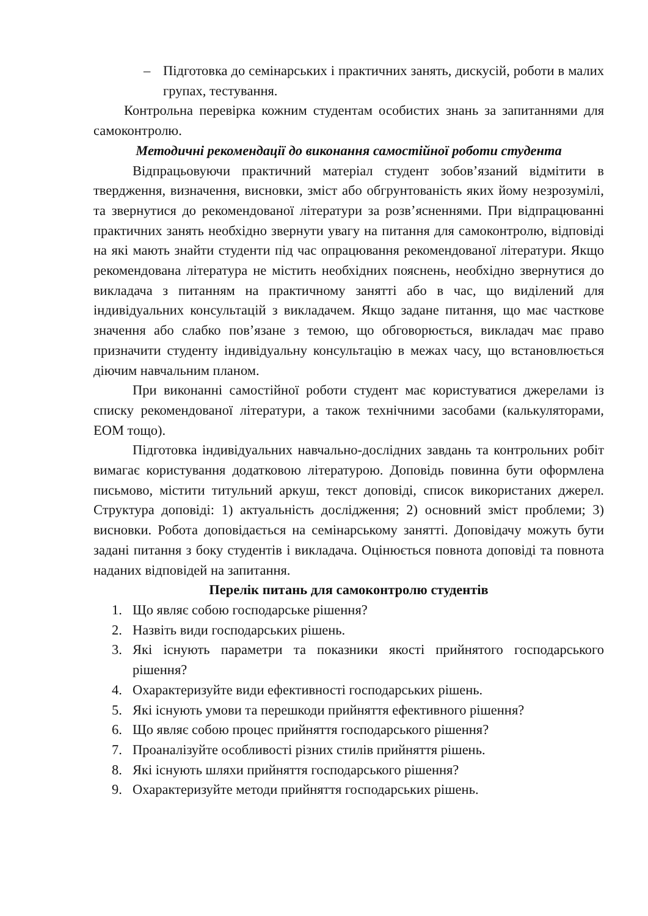– Підготовка до семінарських і практичних занять, дискусій, роботи в малих групах, тестування.
Контрольна перевірка кожним студентам особистих знань за запитаннями для самоконтролю.
Методичні рекомендації до виконання самостійної роботи студента
Відпрацьовуючи практичний матеріал студент зобов’язаний відмітити в твердження, визначення, висновки, зміст або обгрунтованість яких йому незрозумілі, та звернутися до рекомендованої літератури за розв’ясненнями. При відпрацюванні практичних занять необхідно звернути увагу на питання для самоконтролю, відповіді на які мають знайти студенти під час опрацювання рекомендованої літератури. Якщо рекомендована література не містить необхідних пояснень, необхідно звернутися до викладача з питанням на практичному занятті або в час, що виділений для індивідуальних консультацій з викладачем. Якщо задане питання, що має часткове значення або слабко пов’язане з темою, що обговорюється, викладач має право призначити студенту індивідуальну консультацію в межах часу, що встановлюється діючим навчальним планом.
При виконанні самостійної роботи студент має користуватися джерелами із списку рекомендованої літератури, а також технічними засобами (калькуляторами, ЕОМ тощо).
Підготовка індивідуальних навчально-дослідних завдань та контрольних робіт вимагає користування додатковою літературою. Доповідь повинна бути оформлена письмово, містити титульний аркуш, текст доповіді, список використаних джерел. Структура доповіді: 1) актуальність дослідження; 2) основний зміст проблеми; 3) висновки. Робота доповідається на семінарському занятті. Доповідачу можуть бути задані питання з боку студентів і викладача. Оцінюється повнота доповіді та повнота наданих відповідей на запитання.
Перелік питань для самоконтролю студентів
1. Що являє собою господарське рішення?
2. Назвіть види господарських рішень.
3. Які існують параметри та показники якості прийнятого господарського рішення?
4. Охарактеризуйте види ефективності господарських рішень.
5. Які існують умови та перешкоди прийняття ефективного рішення?
6. Що являє собою процес прийняття господарського рішення?
7. Проаналізуйте особливості різних стилів прийняття рішень.
8. Які існують шляхи прийняття господарського рішення?
9. Охарактеризуйте методи прийняття господарських рішень.